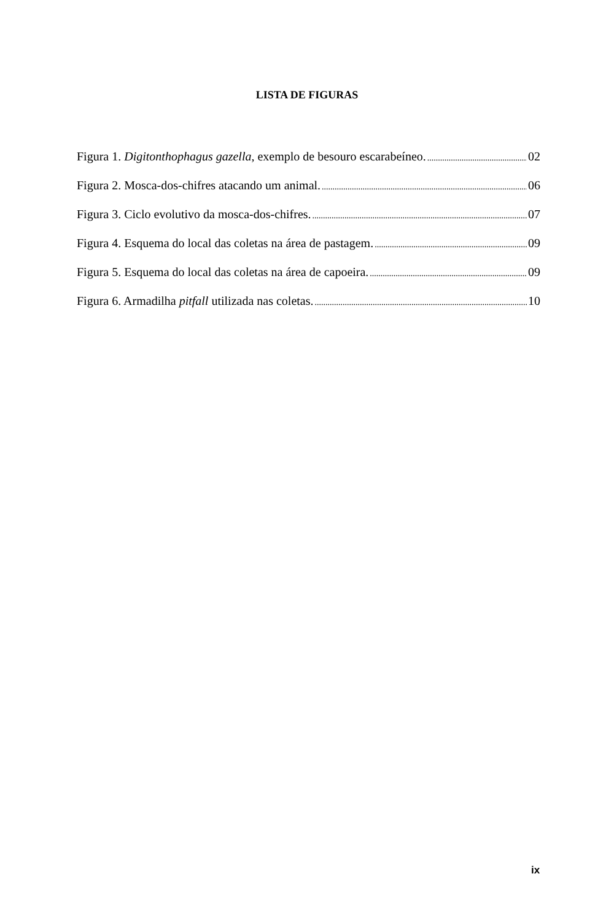LISTA DE FIGURAS
Figura 1. Digitonthophagus gazella, exemplo de besouro escarabeíneo. 02
Figura 2. Mosca-dos-chifres atacando um animal. 06
Figura 3. Ciclo evolutivo da mosca-dos-chifres. 07
Figura 4. Esquema do local das coletas na área de pastagem. 09
Figura 5. Esquema do local das coletas na área de capoeira. 09
Figura 6. Armadilha pitfall utilizada nas coletas. 10
ix